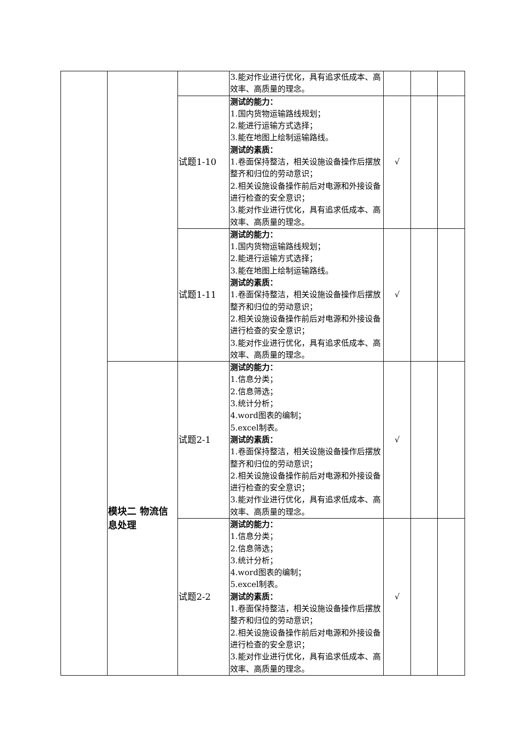| | | | 3.能对作业进行优化，具有追求低成本、高效率、高质量的理念。 | | | |
| | | 试题1-10 | 测试的能力： 1.国内货物运输路线规划； 2.能进行运输方式选择； 3.能在地图上绘制运输路线。 测试的素质： 1.卷面保持整洁，相关设施设备操作后摆放整齐和归位的劳动意识； 2.相关设施设备操作前后对电源和外接设备进行检查的安全意识； 3.能对作业进行优化，具有追求低成本、高效率、高质量的理念。 | √ | | |
| | | 试题1-11 | 测试的能力： 1.国内货物运输路线规划； 2.能进行运输方式选择； 3.能在地图上绘制运输路线。 测试的素质： 1.卷面保持整洁，相关设施设备操作后摆放整齐和归位的劳动意识； 2.相关设施设备操作前后对电源和外接设备进行检查的安全意识； 3.能对作业进行优化，具有追求低成本、高效率、高质量的理念。 | √ | | |
| | 模块二 物流信息处理 | 试题2-1 | 测试的能力： 1.信息分类； 2.信息筛选； 3.统计分析； 4.word图表的编制； 5.excel制表。 测试的素质： 1.卷面保持整洁，相关设施设备操作后摆放整齐和归位的劳动意识； 2.相关设施设备操作前后对电源和外接设备进行检查的安全意识； 3.能对作业进行优化，具有追求低成本、高效率、高质量的理念。 | √ | | |
| | | 试题2-2 | 测试的能力： 1.信息分类； 2.信息筛选； 3.统计分析； 4.word图表的编制； 5.excel制表。 测试的素质： 1.卷面保持整洁，相关设施设备操作后摆放整齐和归位的劳动意识； 2.相关设施设备操作前后对电源和外接设备进行检查的安全意识； 3.能对作业进行优化，具有追求低成本、高效率、高质量的理念。 | √ | | |